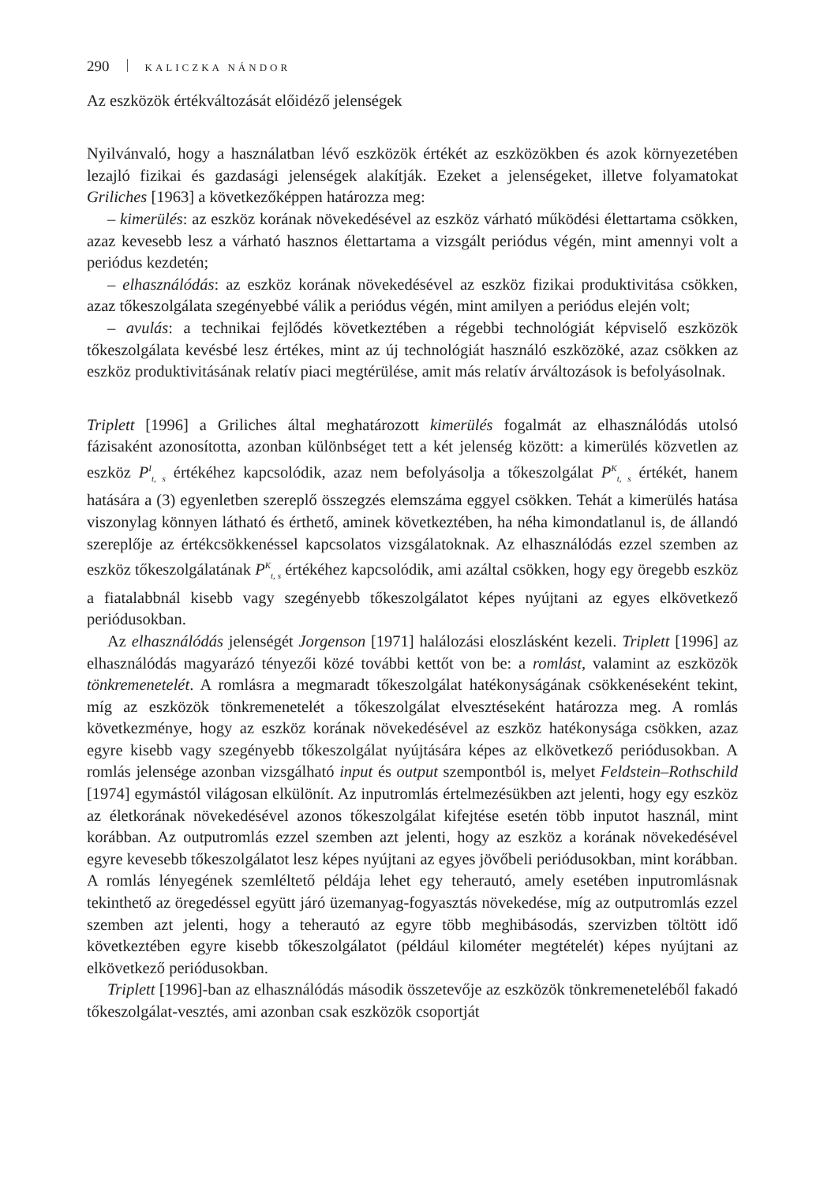290 KALICZKA NÁNDOR
Az eszközök értékváltozását előidéző jelenségek
Nyilvánvaló, hogy a használatban lévő eszközök értékét az eszközökben és azok környezetében lezajló fizikai és gazdasági jelenségek alakítják. Ezeket a jelenségeket, illetve folyamatokat Griliches [1963] a következőképpen határozza meg:
– kimerülés: az eszköz korának növekedésével az eszköz várható működési élettartama csökken, azaz kevesebb lesz a várható hasznos élettartama a vizsgált periódus végén, mint amennyi volt a periódus kezdetén;
– elhasználódás: az eszköz korának növekedésével az eszköz fizikai produktivitása csökken, azaz tőkeszolgálata szegényebbé válik a periódus végén, mint amilyen a periódus elején volt;
– avulás: a technikai fejlődés következtében a régebbi technológiát képviselő eszközök tőkeszolgálata kevésbé lesz értékes, mint az új technológiát használó eszközöké, azaz csökken az eszköz produktivitásának relatív piaci megtérülése, amit más relatív árváltozások is befolyásolnak.
Triplett [1996] a Griliches által meghatározott kimerülés fogalmát az elhasználódás utolsó fázisaként azonosította, azonban különbséget tett a két jelenség között: a kimerülés közvetlen az eszköz P<sup>I</sup><sub>t, s</sub> értékéhez kapcsolódik, azaz nem befolyásolja a tőkeszolgálat P<sup>K</sup><sub>t, s</sub> értékét, hanem hatására a (3) egyenletben szereplő összegzés elemszáma eggyel csökken. Tehát a kimerülés hatása viszonylag könnyen látható és érthető, aminek következtében, ha néha kimondatlanul is, de állandó szereplője az értékcsökkenéssel kapcsolatos vizsgálatoknak. Az elhasználódás ezzel szemben az eszköz tőkeszolgálatának P<sup>K</sup><sub>t, s</sub> értékéhez kapcsolódik, ami azáltal csökken, hogy egy öregebb eszköz a fiatalabbnál kisebb vagy szegényebb tőkeszolgálatot képes nyújtani az egyes elkövetkező periódusokban.
Az elhasználódás jelenségét Jorgenson [1971] halálozási eloszlásként kezeli. Triplett [1996] az elhasználódás magyarázó tényezői közé további kettőt von be: a romlást, valamint az eszközök tönkremenetelét. A romlásra a megmaradt tőkeszolgálat hatékonyságának csökkenéseként tekint, míg az eszközök tönkremenetelét a tőkeszolgálat elvesztéseként határozza meg. A romlás következménye, hogy az eszköz korának növekedésével az eszköz hatékonysága csökken, azaz egyre kisebb vagy szegényebb tőkeszolgálat nyújtására képes az elkövetkező periódusokban. A romlás jelensége azonban vizsgálható input és output szempontból is, melyet Feldstein–Rothschild [1974] egymástól világosan elkülönít. Az inputromlás értelmezésükben azt jelenti, hogy egy eszköz az életkorának növekedésével azonos tőkeszolgálat kifejtése esetén több inputot használ, mint korábban. Az outputromlás ezzel szemben azt jelenti, hogy az eszköz a korának növekedésével egyre kevesebb tőkeszolgálatot lesz képes nyújtani az egyes jövőbeli periódusokban, mint korábban. A romlás lényegének szemléltető példája lehet egy teherautó, amely esetében inputromlásnak tekinthető az öregedéssel együtt járó üzemanyag-fogyasztás növekedése, míg az outputromlás ezzel szemben azt jelenti, hogy a teherautó az egyre több meghibásodás, szervizben töltött idő következtében egyre kisebb tőkeszolgálatot (például kilométer megtételét) képes nyújtani az elkövetkező periódusokban.
Triplett [1996]-ban az elhasználódás második összetevője az eszközök tönkremeneteléből fakadó tőkeszolgálat-vesztés, ami azonban csak eszközök csoportját